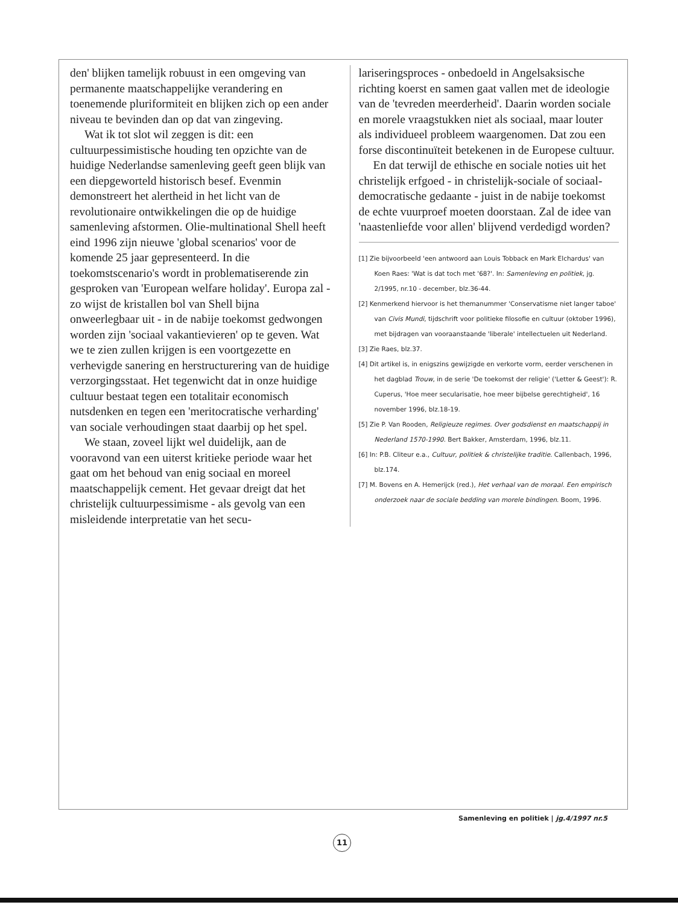den' blijken tamelijk robuust in een omgeving van permanente maatschappelijke verandering en toenemende pluriformiteit en blijken zich op een ander niveau te bevinden dan op dat van zingeving.
Wat ik tot slot wil zeggen is dit: een cultuurpessimistische houding ten opzichte van de huidige Nederlandse samenleving geeft geen blijk van een diepgeworteld historisch besef. Evenmin demonstreert het alertheid in het licht van de revolutionaire ontwikkelingen die op de huidige samenleving afstormen. Olie-multinational Shell heeft eind 1996 zijn nieuwe 'global scenarios' voor de komende 25 jaar gepresenteerd. In die toekomstscenario's wordt in problematiserende zin gesproken van 'European welfare holiday'. Europa zal - zo wijst de kristallen bol van Shell bijna onweerlegbaar uit - in de nabije toekomst gedwongen worden zijn 'sociaal vakantievieren' op te geven. Wat we te zien zullen krijgen is een voortgezette en verhevigde sanering en herstructurering van de huidige verzorgingsstaat. Het tegenwicht dat in onze huidige cultuur bestaat tegen een totalitair economisch nutsdenken en tegen een 'meritocratische verharding' van sociale verhoudingen staat daarbij op het spel.
We staan, zoveel lijkt wel duidelijk, aan de vooravond van een uiterst kritieke periode waar het gaat om het behoud van enig sociaal en moreel maatschappelijk cement. Het gevaar dreigt dat het christelijk cultuurpessimisme - als gevolg van een misleidende interpretatie van het secu-
lariseringsproces - onbedoeld in Angelsaksische richting koerst en samen gaat vallen met de ideologie van de 'tevreden meerderheid'. Daarin worden sociale en morele vraagstukken niet als sociaal, maar louter als individueel probleem waargenomen. Dat zou een forse discontinuïteit betekenen in de Europese cultuur.
En dat terwijl de ethische en sociale noties uit het christelijk erfgoed - in christelijk-sociale of sociaal-democratische gedaante - juist in de nabije toekomst de echte vuurproef moeten doorstaan. Zal de idee van 'naastenliefde voor allen' blijvend verdedigd worden?
[1] Zie bijvoorbeeld 'een antwoord aan Louis Tobback en Mark Elchardus' van Koen Raes: 'Wat is dat toch met '68?'. In: Samenleving en politiek, jg. 2/1995, nr.10 - december, blz.36-44.
[2] Kenmerkend hiervoor is het themanummer 'Conservatisme niet langer taboe' van Civis Mundi, tijdschrift voor politieke filosofie en cultuur (oktober 1996), met bijdragen van vooraanstaande 'liberale' intellectuelen uit Nederland.
[3] Zie Raes, blz.37.
[4] Dit artikel is, in enigszins gewijzigde en verkorte vorm, eerder verschenen in het dagblad Trouw, in de serie 'De toekomst der religie' ('Letter & Geest'): R. Cuperus, 'Hoe meer secularisatie, hoe meer bijbelse gerechtigheid', 16 november 1996, blz.18-19.
[5] Zie P. Van Rooden, Religieuze regimes. Over godsdienst en maatschappij in Nederland 1570-1990. Bert Bakker, Amsterdam, 1996, blz.11.
[6] In: P.B. Cliteur e.a., Cultuur, politiek & christelijke traditie. Callenbach, 1996, blz.174.
[7] M. Bovens en A. Hemerijck (red.), Het verhaal van de moraal. Een empirisch onderzoek naar de sociale bedding van morele bindingen. Boom, 1996.
Samenleving en politiek | jg.4/1997 nr.5
11